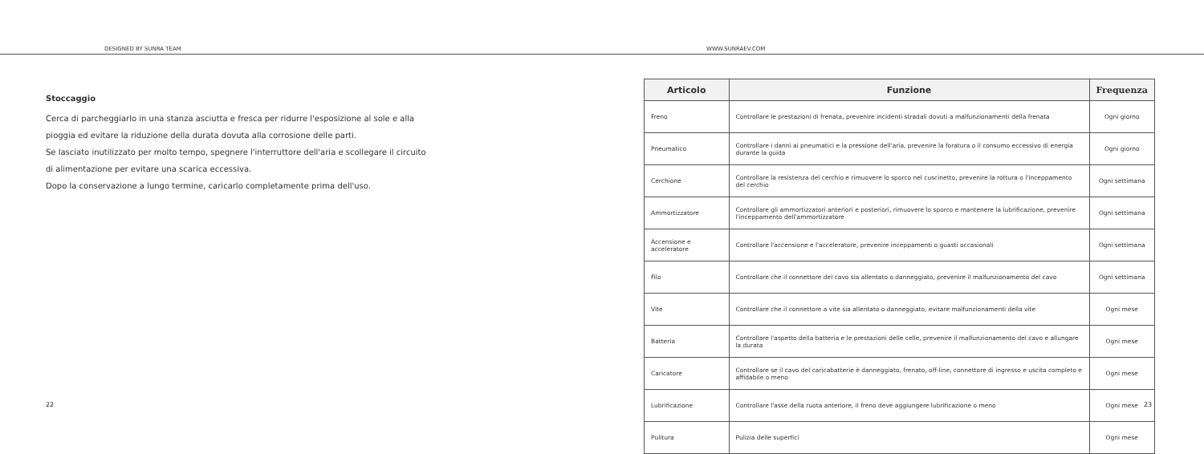DESIGNED BY SUNRA TEAM WWW.SUNRAEV.COM
Stoccaggio
Cerca di parcheggiarlo in una stanza asciutta e fresca per ridurre l'esposizione al sole e alla pioggia ed evitare la riduzione della durata dovuta alla corrosione delle parti.
Se lasciato inutilizzato per molto tempo, spegnere l'interruttore dell'aria e scollegare il circuito di alimentazione per evitare una scarica eccessiva.
Dopo la conservazione a lungo termine, caricarlo completamente prima dell'uso.
22
| Articolo | Funzione | Frequenza |
| --- | --- | --- |
| Freno | Controllare le prestazioni di frenata, prevenire incidenti stradali dovuti a malfunzionamenti della frenata | Ogni giorno |
| Pneumatico | Controllare i danni ai pneumatici e la pressione dell'aria, prevenire la foratura o il consumo eccessivo di energia durante la guida | Ogni giorno |
| Cerchione | Controllare la resistenza del cerchio e rimuovere lo sporco nel cuscinetto, prevenire la rottura o l'inceppamento del cerchio | Ogni settimana |
| Ammortizzatore | Controllare gli ammortizzatori anteriori e posteriori, rimuovere lo sporco e mantenere la lubrificazione, prevenire l'inceppamento dell'ammortizzatore | Ogni settimana |
| Accensione e acceleratore | Controllare l'accensione e l'acceleratore, prevenire inceppamenti o guasti occasionali | Ogni settimana |
| Filo | Controllare che il connettore del cavo sia allentato o danneggiato, prevenire il malfunzionamento del cavo | Ogni settimana |
| Vite | Controllare che il connettore a vite sia allentato o danneggiato, evitare malfunzionamenti della vite | Ogni mese |
| Batteria | Controllare l'aspetto della batteria e le prestazioni delle celle, prevenire il malfunzionamento del cavo e allungare la durata | Ogni mese |
| Caricatore | Controllare se il cavo del caricabatterie è danneggiato, frenato, off-line, connettore di ingresso e uscita completo e affidabile o meno | Ogni mese |
| Lubrificazione | Controllare l'asse della ruota anteriore, il freno deve aggiungere lubrificazione o meno | Ogni mese |
| Pulitura | Pulizia delle superfici | Ogni mese |
23